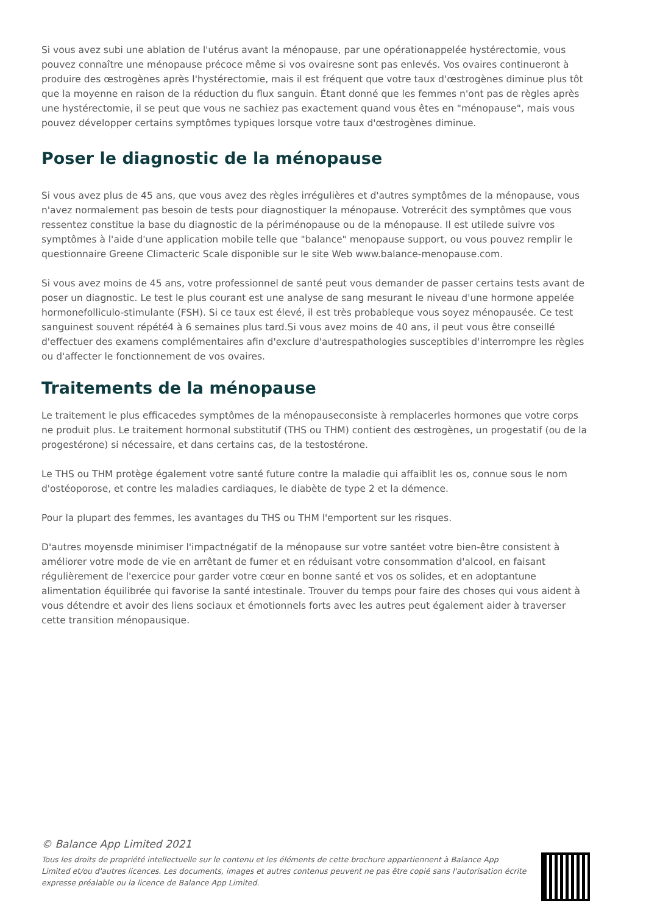Si vous avez subi une ablation de l'utérus avant la ménopause, par une opérationappelée hystérectomie, vous pouvez connaître une ménopause précoce même si vos ovairesne sont pas enlevés. Vos ovaires continueront à produire des œstrogènes après l'hystérectomie, mais il est fréquent que votre taux d'œstrogènes diminue plus tôt que la moyenne en raison de la réduction du flux sanguin. Étant donné que les femmes n'ont pas de règles après une hystérectomie, il se peut que vous ne sachiez pas exactement quand vous êtes en "ménopause", mais vous pouvez développer certains symptômes typiques lorsque votre taux d'œstrogènes diminue.
Poser le diagnostic de la ménopause
Si vous avez plus de 45 ans, que vous avez des règles irrégulières et d'autres symptômes de la ménopause, vous n'avez normalement pas besoin de tests pour diagnostiquer la ménopause. Votrerécit des symptômes que vous ressentez constitue la base du diagnostic de la périménopause ou de la ménopause. Il est utilede suivre vos symptômes à l'aide d'une application mobile telle que "balance" menopause support, ou vous pouvez remplir le questionnaire Greene Climacteric Scale disponible sur le site Web www.balance-menopause.com.
Si vous avez moins de 45 ans, votre professionnel de santé peut vous demander de passer certains tests avant de poser un diagnostic. Le test le plus courant est une analyse de sang mesurant le niveau d'une hormone appelée hormonefolliculo-stimulante (FSH). Si ce taux est élevé, il est très probableque vous soyez ménopausée. Ce test sanguinest souvent répété4 à 6 semaines plus tard.Si vous avez moins de 40 ans, il peut vous être conseillé d'effectuer des examens complémentaires afin d'exclure d'autrespathologies susceptibles d'interrompre les règles ou d'affecter le fonctionnement de vos ovaires.
Traitements de la ménopause
Le traitement le plus efficacedes symptômes de la ménopauseconsiste à remplacerles hormones que votre corps ne produit plus. Le traitement hormonal substitutif (THS ou THM) contient des œstrogènes, un progestatif (ou de la progestérone) si nécessaire, et dans certains cas, de la testostérone.
Le THS ou THM protège également votre santé future contre la maladie qui affaiblit les os, connue sous le nom d'ostéoporose, et contre les maladies cardiaques, le diabète de type 2 et la démence.
Pour la plupart des femmes, les avantages du THS ou THM l'emportent sur les risques.
D'autres moyensde minimiser l'impactnégatif de la ménopause sur votre santéet votre bien-être consistent à améliorer votre mode de vie en arrêtant de fumer et en réduisant votre consommation d'alcool, en faisant régulièrement de l'exercice pour garder votre cœur en bonne santé et vos os solides, et en adoptantune alimentation équilibrée qui favorise la santé intestinale. Trouver du temps pour faire des choses qui vous aident à vous détendre et avoir des liens sociaux et émotionnels forts avec les autres peut également aider à traverser cette transition ménopausique.
© Balance App Limited 2021
Tous les droits de propriété intellectuelle sur le contenu et les éléments de cette brochure appartiennent à Balance App Limited et/ou d'autres licences. Les documents, images et autres contenus peuvent ne pas être copié sans l'autorisation écrite expresse préalable ou la licence de Balance App Limited.